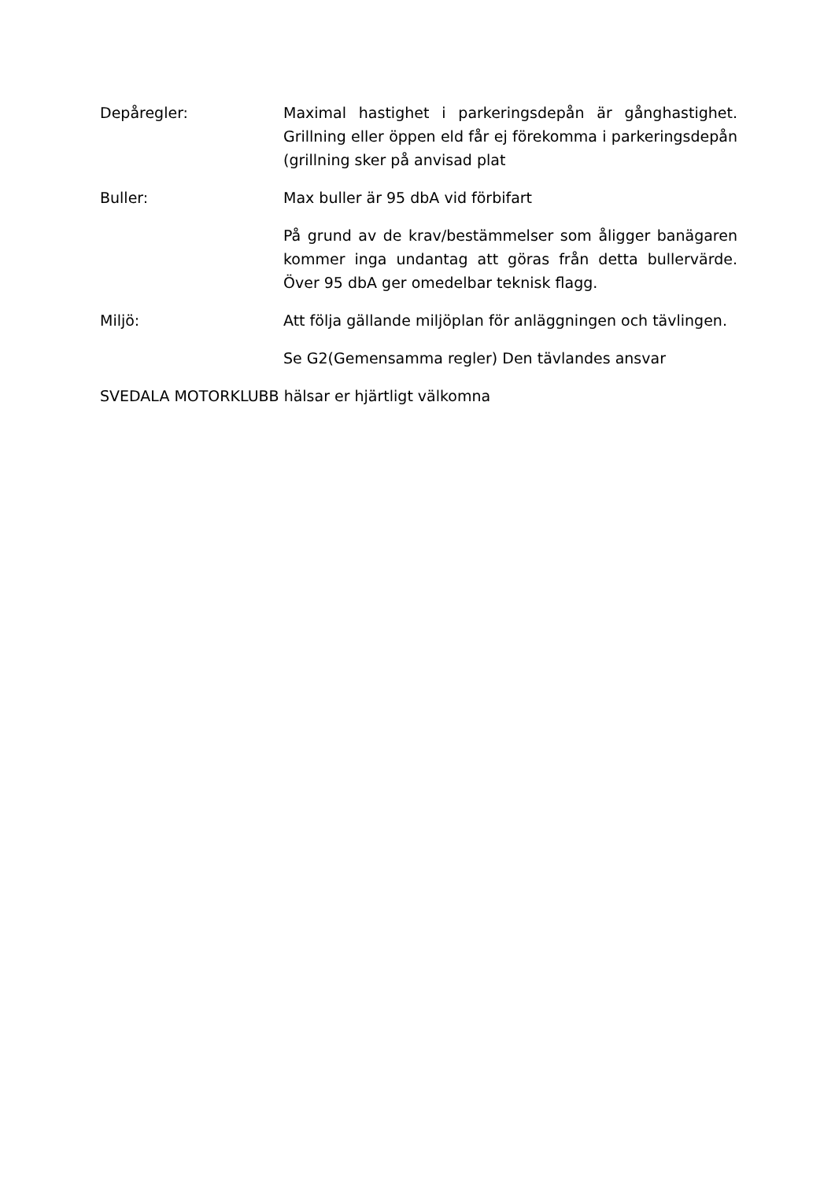Depåregler: Maximal hastighet i parkeringsdepån är gånghastighet. Grillning eller öppen eld får ej förekomma i parkeringsdepån (grillning sker på anvisad plat
Buller: Max buller är 95 dbA vid förbifart
På grund av de krav/bestämmelser som åligger banägaren kommer inga undantag att göras från detta bullervärde. Över 95 dbA ger omedelbar teknisk flagg.
Miljö: Att följa gällande miljöplan för anläggningen och tävlingen.
Se G2(Gemensamma regler) Den tävlandes ansvar
SVEDALA MOTORKLUBB hälsar er hjärtligt välkomna